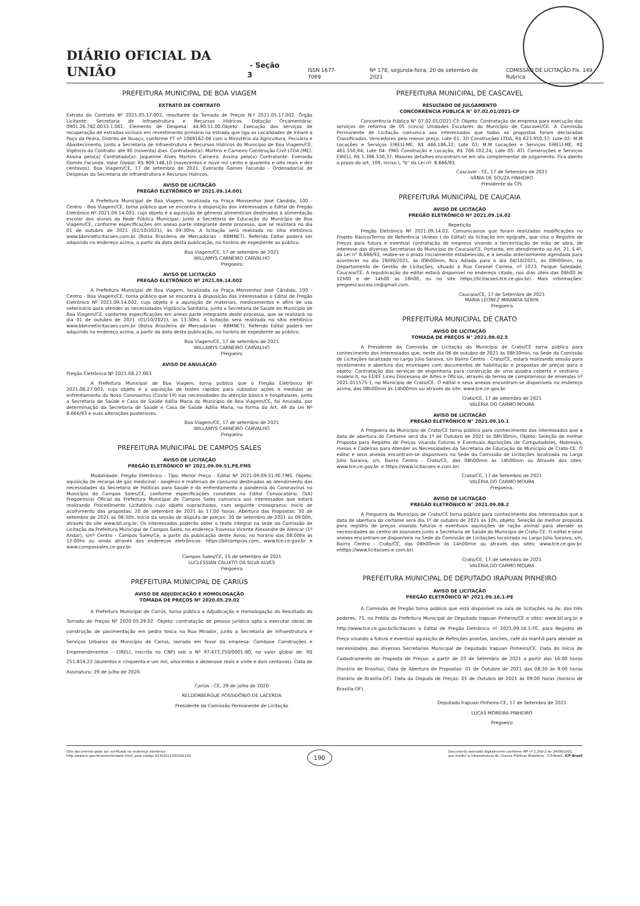DIÁRIO OFICIAL DA UNIÃO - Seção 3 ISSN 1677-7069 Nº 178, segunda-feira, 20 de setembro de 2021 COMISSÃO DE LICITAÇÃO Fls. 149 Rubrica
PREFEITURA MUNICIPAL DE BOA VIAGEM
EXTRATO DE CONTRATO
Extrato do Contrato Nº 2021.05.17.002, resultante da Tomada de Preços N.º 2021.05.17.002. Órgão Licitante: Secretaria de Infraestrutura e Recursos Hídricos. Dotação Orçamentária: 0901.26.782.0033.1.061. Elemento de Despesa: 44.90.51.00.Objeto: Execução dos serviços de recuperação de estradas vicinais em revestimento primário na estrada que liga as Localidades de Inharé à Poço da Pedra, Distrito de Ibuaçu, conforme PT nº 1069162-06 com o Ministério da Agricultura, Pecuária e Abastecimento, junto a Secretaria de Infraestrutura e Recursos Hídricos do Município de Boa Viagem/CE. Vigência do Contrato: até 90 (noventa) dias. Contratado(a): Martins e Carneiro Construção Civil LTDA (ME). Assina pelo(a) Contratado(a): Jaqueline Alves Martins Carneiro. Assina pelo(a) Contratante: Everardo Gomes Facundo. Valor Global: R$ 909.148,10 (novecentos e nove mil cento e quarenta e oito reais e dez centavos). Boa Viagem/CE, 17 de setembro de 2021. Everardo Gomes Facundo - Ordenador(a) de Despesas da Secretaria de Infraestrutura e Recursos Hídricos.
AVISO DE LICITAÇÃO
PREGÃO ELETRÔNICO Nº 2021.09.14.001
A Prefeitura Municipal de Boa Viagem, localizada na Praça Monsenhor José Cândido, 100 - Centro - Boa Viagem/CE, torna público que se encontra à disposição dos interessados o Edital de Pregão Eletrônico Nº 2021.09.14.001, cujo objeto é a aquisição de gêneros alimentícios destinados à alimentação escolar dos alunos da Rede Pública Municipal, junto a Secretaria de Educação do Município de Boa Viagem/CE, conforme especificações em anexo parte integrante deste processo, que se realizará no dia 01 de outubro de 2021 (01/10/2021), às 09:30hs. A licitação será realizada no sítio eletrônico www.bbmnetlicitacoes.com.br (Bolsa Brasileira de Mercadorias - BBMNET). Referido Edital poderá ser adquirido no endereço acima, a partir da data desta publicação, no horário de expediente ao público.
Boa Viagem/CE, 17 de setembro de 2021
WILLAMYS CARNEIRO CARVALHO
Pregoeiro
AVISO DE LICITAÇÃO
PREGÃO ELETRÔNICO Nº 2021.09.14.002
A Prefeitura Municipal de Boa Viagem, localizada na Praça Monsenhor José Cândido, 100 - Centro - Boa Viagem/CE, torna público que se encontra à disposição dos interessados o Edital de Pregão Eletrônico Nº 2021.09.14.002, cujo objeto é a aquisição de materiais, medicamentos e afins de uso veterinário para atender as necessidades Vigilância Sanitária, junto a Secretaria de Saúde do Município de Boa Viagem/CE, conforme especificações em anexo parte integrante deste processo, que se realizará no dia 01 de outubro de 2021 (01/10/2021), às 13:30hs. A licitação será realizada no sítio eletrônico www.bbmnetlicitacoes.com.br (Bolsa Brasileira de Mercadorias - BBMNET). Referido Edital poderá ser adquirido no endereço acima, a partir da data desta publicação, no horário de expediente ao público.
Boa Viagem/CE, 17 de setembro de 2021
WILLAMYS CARNEIRO CARVALHO
Pregoeiro
AVISO DE ANULAÇÃO
Pregão Eletrônico Nº 2021.08.27.003
A Prefeitura Municipal de Boa Viagem, torna público que o Pregão Eletrônico Nº 2021.08.27.003, cujo objeto é a aquisição de testes rápidos para subsidiar ações e medidas de enfrentamento do Novo Coronavírus (Covid-19) nas necessidades da atenção básica e hospitalares, junto a Secretaria de Saúde e Casa de Saúde Adília Maria do Município de Boa Viagem/CE, foi Anulada, por determinação da Secretaria de Saúde e Casa de Saúde Adília Maria, na forma do Art. 49 da Lei Nº 8.666/93 e suas alterações posteriores.
Boa Viagem/CE, 17 de setembro de 2021
WILLAMYS CARNEIRO CARVALHO
Pregoeiro
PREFEITURA MUNICIPAL DE CAMPOS SALES
AVISO DE LICITAÇÃO
PREGÃO ELETRÔNICO Nº 2021.09.09.51.PE.FMS
Modalidade: Pregão Eletrônico - Tipo: Menor Preço - Edital Nº 2021.09.09.51.PE.FMS. Objeto: aquisição de recarga de gás medicinal - oxigênio e materiais de consumo destinados ao atendimento das necessidades da Secretaria de Políticas para Saúde e do enfrentamento a pandemia do Coronavírus no Município de Campos Sales/CE, conforme especificações constates no Edital Convocatório. O(A) Pregoeiro(a) Oficial da Prefeitura Municipal de Campos Sales comunica aos interessados que estará realizando Procedimento Licitatório cujo objeto supracitados, com seguinte cronograma: Inicio de acolhimento das propostas: 20 de setembro de 2021 às 17:00 horas. Abertura das Propostas: 30 de setembro de 2021 às 08:30h. Inicio da sessão de disputa de preços: 30 de setembro de 2021 às 09:00h, através do site www.bll.org.br. Os interessados poderão obter o texto integral na sede da Comissão de Licitação da Prefeitura Municipal de Campos Sales, no endereço Travessa Vicente Alexandre de Alencar (1º Andar), s/nº Centro - Campos Sales/Ce, a partir da publicação deste Aviso, no horário das 08:00hs às 12:00hs ou ainda através dos endereços eletrônicos: https://bllcompras.com, www.tce.ce.gov.br e www.campossales.ce.gov.br.
Campos Sales/CE, 15 de setembro de 2021
LUCLESSIAN CALIXTO DA SILVA ALVES
Pregoeira
PREFEITURA MUNICIPAL DE CARIÚS
AVISO DE ADJUDICAÇÃO E HOMOLOGAÇÃO
TOMADA DE PREÇOS Nº 2020.05.29.02
A Prefeitura Municipal de Cariús, torna pública a Adjudicação e Homologação do Resultado da Tomada de Preços Nº 2020.05.29.02. Objeto: contratação de pessoa jurídica apta a executar obras de construção de pavimentação em pedra tosca na Rua Mirador, junto a Secretaria de Infraestrutura e Serviços Urbanos do Município de Cariús, lavrado em favor da empresa: Combase Construções e Empreendimentos - EIRELI, inscrita no CNPJ sob o Nº 97.473.250/0001-80, no valor global de: R$ 251.819,22 (duzentos e cinquenta e um mil, oitocentos e dezenove reais e vinte e dois centavos). Data de Assinatura: 29 de julho de 2020.
Cariús - CE, 29 de julho de 2020
RELDEMBERGUE POSSIDÔNIO DE LACERDA
Presidente da Comissão Permanente de Licitação
PREFEITURA MUNICIPAL DE CASCAVEL
RESULTADO DE JULGAMENTO
CONCORRÊNCIA PÚBLICA N° 07.02.01/2021-CP
Concorrência Pública N° 07.02.01/2021-CP. Objeto: Contratação de empresa para execução dos serviços de reforma de 05 (cinco) Unidades Escolares do Município de Cascavel/CE. A Comissão Permanente de Licitação comunica aos interessados que todas as propostas foram declaradas Classificadas. Vencedores pelo menor preço: Lote 01: 3D Construções LTDA, R$ 623.950,37; Lote 02: M.M Locações e Serviços EIRELI-ME, R$ 446.186,32; Lote 03: M.M Locações e Serviços EIRELI-ME, R$ 461.550,94; Lote 04: PMG Construção e Locação, R$ 706.102,24; Lote 05: ATL Construções e Serviços EIRELI, R$ 1.396.330,37. Maiores detalhes encontram-se em ata complementar de julgamento. Fica aberto o prazo do art. 109, inciso I, "b" da Lei nº. 8.666/93.
Cascavel - CE, 17 de Setembro de 2021
VÂNIA DE SOUZA PINHEIRO
Presidente da CPL
PREFEITURA MUNICIPAL DE CAUCAIA
AVISO DE LICITAÇÃO
PREGÃO ELETRÔNICO Nº 2021.09.14.02
Repetição
Pregão Eletrônico Nº 2021.09.14.02. Comunicamos que foram realizadas modificações no Projeto Básico/Termo de Referência (Anexo I do Edital) da licitação em epígrafe, que visa o Registro de Preços para futura e eventual contratação de empresa visando a terceirização de mão de obra, de interesse das diversas Secretarias do Município de Caucaia/CE. Portanto, em atendimento ao Art. 21, § 4º, da Lei n° 8.666/93, reabre-se o prazo inicialmente estabelecido, e a sessão anteriormente agendada para acontecer no dia 29/09/2021, às 09h00min, fica Adiada para o dia 04/10/2021, às 09h00min, no Departamento de Gestão de Licitações, situado a Rua Coronel Correia, nº 1073, Parque Soledade, Caucaia/CE. A republicação do edital estará disponível no endereço citado, nos dias úteis das 08h00 às 12h00 e de 14h00 às 16h00, ou no site https://licitacoes.tce.ce.gov.br/. Mais informações: pregoescaucaia.ce@gmail.com.
Caucaia/CE, 17 de Setembro de 2021
MARIA LEONEZ MIRANDA SERPA
Pregoeira
PREFEITURA MUNICIPAL DE CRATO
AVISO DE LICITAÇÃO
TOMADA DE PREÇOS N° 2021.09.02.5
A Presidente da Comissão de Licitação do Município de Crato/CE torna público para conhecimento dos interessados que, neste dia 06 de outubro de 2021 às 08h30min, na Sede da Comissão de Licitações localizada no Largo Júlio Saraiva, s/n Bairro Centro - Crato/CE, estará realizando sessão para recebimento e abertura dos envelopes com documentos de habilitação e propostas de preços para o objeto: Contratação dos serviços de engenharia para construção de uma quadra coberta e vestiário - modelo II, na EEIEF Liceu Diocesano de Artes e Ofícios, através do termo de compromisso de emendas nº 2021.011575-1, no Município de Crato/CE. O edital e seus anexos encontram-se disponíveis no endereço acima, das 08h00min às 14h00min ou através do site: www.tce.ce.gov.br.
Crato/CE, 17 de setembro de 2021
VALÉRIA DO CARMO MOURA
AVISO DE LICITAÇÃO
PREGÃO ELETRÔNICO N° 2021.09.10.1
A Pregoeira do Município de Crato/CE torna público para conhecimento dos interessados que a data de abertura do Certame será dia 1º de Outubro de 2021 às 08h30min, Objeto: Seleção de melhor Proposta para Registro de Preços visando Futuras e Eventuais Aquisições de Computadores, Nobreaks, mesas e Cadeiras para Atender as Necessidades da Secretaria de Educação do Município de Crato-CE. O edital e seus anexos encontram-se disponíveis na Sede da Comissão de Licitações localizada no Largo Júlio Saraiva, s/n, Bairro Centro - Crato/CE, das 08h00min às 14h00min ou Através dos sites: www.tce.ce.gov.br. e https://www.licitacoes-e.com.br/.
Crato/CE, 17 de Setembro de 2021
VALÉRIA DO CARMO MOURA
Pregoeira.
AVISO DE LICITAÇÃO
PREGÃO ELETRÔNICO N° 2021.09.08.2
A Pregoeira do Município de Crato/CE torna público para conhecimento dos interessados que a data de abertura do certame será dia 1º de outubro de 2021 às 10h, objeto: Seleção de melhor proposta para registro de preços visando futuras e eventuais aquisições de ração animal para atender as necessidades do centro de zoonoses junto a Secretaria de Saúde do Município de Crato-CE. O edital e seus anexos encontram-se disponíveis na Sede da Comissão de Licitações localizada no Largo Júlio Saraiva, s/n, Bairro Centro - Crato/CE, das 08h00min às 14h00min ou através dos sites: www.tce.ce.gov.br. ehttps://www.licitacoes-e.com.br/.
Crato/CE, 17 de setembro de 2021
VALÉRIA DO CARMO MOURA
PREFEITURA MUNICIPAL DE DEPUTADO IRAPUAN PINHEIRO
AVISO DE LICITAÇÃO
PREGÃO ELETRÔNICO Nº 2021.09.16.1-PE
A Comissão de Pregão torna público que está disponível na sala de licitações na Av. dos três poderes, 75, no Prédio da Prefeitura Municipal de Deputado Irapuan Pinheiro/CE e sites: www.bll.org.br e http://www.tce.ce.gov.br/licitacoes o Edital de Pregão Eletrônico nº 2021.09.16.1-PE, para Registro de Preço visando a futura e eventual aquisição de Refeições prontas, lanches, café da manhã para atender as necessidades das diversas Secretarias Municipal de Deputado Irapuan Pinheiro/CE. Data do Início de Cadastramento de Proposta de Preços: a partir de 20 de Setembro de 2021 a partir das 16:00 horas (horário de Brasília); Data de Abertura de Propostas: 01 de Outubro de 2021 das 08:30 às 9:00 horas (horário de Brasília-DF). Data da Disputa de Preços: 01 de Outubro de 2021 às 09:00 horas (horário de Brasília-DF).
Deputado Irapuan Pinheiro-CE, 17 de Setembro de 2021
LUCAS MOREIRA PINHEIRO
Pregoeiro
Este documento pode ser verificado no endereço eletrônico
http://www.in.gov.br/autenticidade.html, pelo código 05302021092000190 190 Documento assinado digitalmente conforme MP nº 2.200-2 de 24/08/2001,
que institui a Infraestrutura de Chaves Públicas Brasileira - ICP-Brasil. ICP Brasil